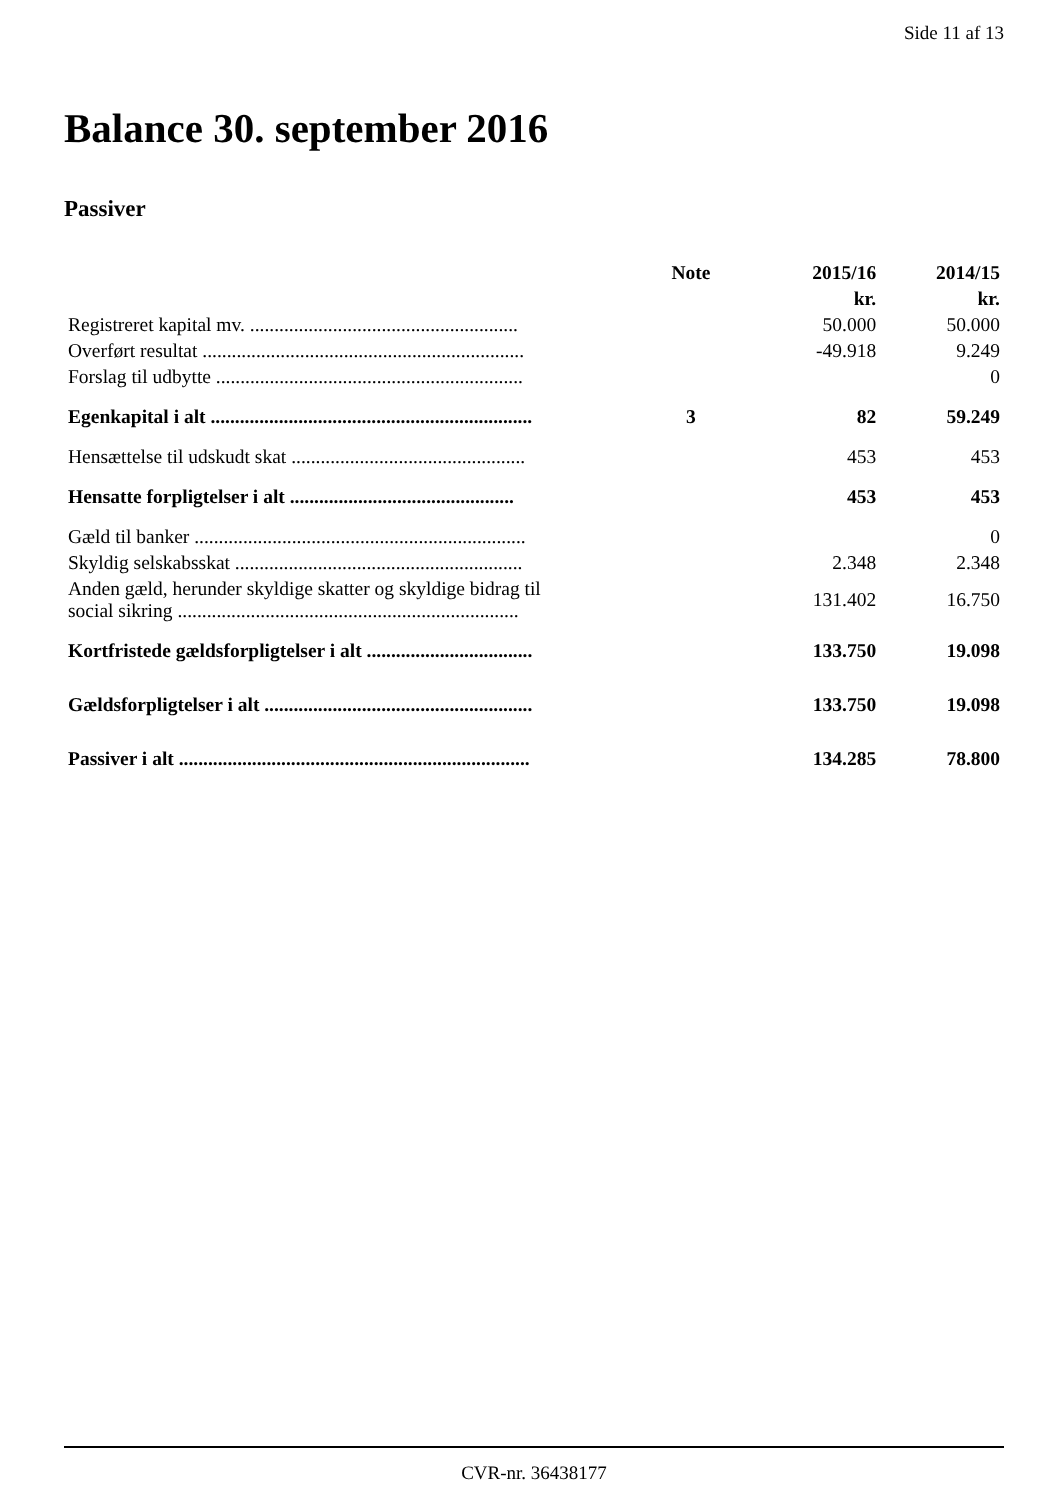Side 11 af 13
Balance 30. september 2016
Passiver
| | Note | 2015/16 | 2014/15 |
| --- | --- | --- | --- |
| | | kr. | kr. |
| Registreret kapital mv. ....................................................... | | 50.000 | 50.000 |
| Overført resultat .................................................................. | | -49.918 | 9.249 |
| Forslag til udbytte ............................................................... | | | 0 |
| Egenkapital i alt .................................................................. | 3 | 82 | 59.249 |
| Hensættelse til udskudt skat ................................................ | | 453 | 453 |
| Hensatte forpligtelser i alt .............................................. | | 453 | 453 |
| Gæld til banker .................................................................... | | | 0 |
| Skyldig selskabsskat ........................................................... | | 2.348 | 2.348 |
| Anden gæld, herunder skyldige skatter og skyldige bidrag til social sikring ...................................................................... | | 131.402 | 16.750 |
| Kortfristede gældsforpligtelser i alt .................................. | | 133.750 | 19.098 |
| Gældsforpligtelser i alt ....................................................... | | 133.750 | 19.098 |
| Passiver i alt ........................................................................ | | 134.285 | 78.800 |
CVR-nr. 36438177